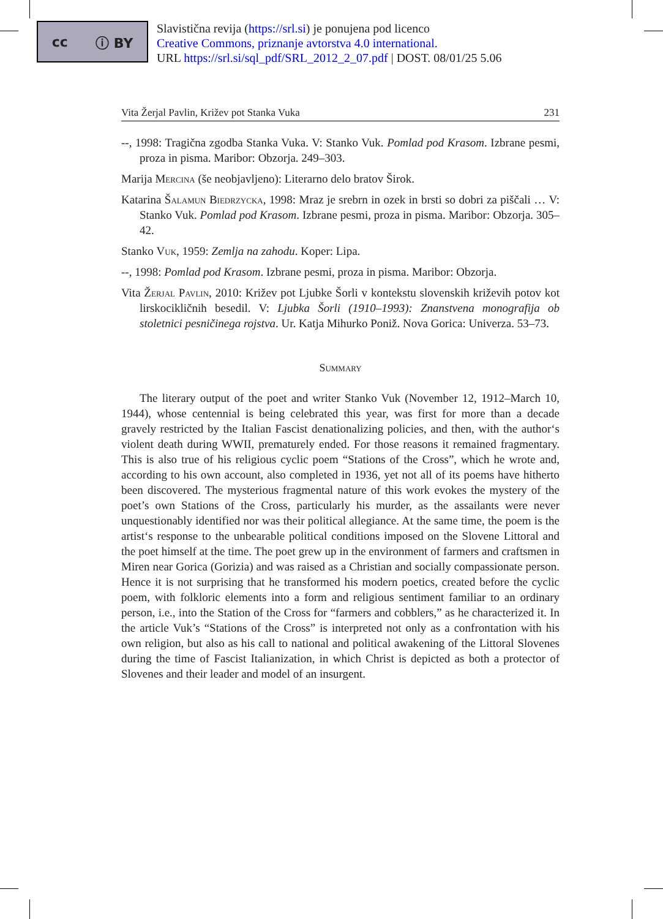cc ⓘ BY
Slavistična revija (https://srl.si) je ponujena pod licenco
Creative Commons, priznanje avtorstva 4.0 international.
URL https://srl.si/sql_pdf/SRL_2012_2_07.pdf | DOST. 08/01/25 5.06
Vita Žerjal Pavlin, Križev pot Stanka Vuka 231
--, 1998: Tragična zgodba Stanka Vuka. V: Stanko Vuk. Pomlad pod Krasom. Izbrane pesmi, proza in pisma. Maribor: Obzorja. 249–303.
Marija Mercina (še neobjavljeno): Literarno delo bratov Širok.
Katarina Šalamun Biedrzycka, 1998: Mraz je srebrn in ozek in brsti so dobri za piščali … V: Stanko Vuk. Pomlad pod Krasom. Izbrane pesmi, proza in pisma. Maribor: Obzorja. 305–42.
Stanko Vuk, 1959: Zemlja na zahodu. Koper: Lipa.
--, 1998: Pomlad pod Krasom. Izbrane pesmi, proza in pisma. Maribor: Obzorja.
Vita Žerjal Pavlin, 2010: Križev pot Ljubke Šorli v kontekstu slovenskih križevih potov kot lirskocikličnih besedil. V: Ljubka Šorli (1910–1993): Znanstvena monografija ob stoletnici pesničinega rojstva. Ur. Katja Mihurko Poniž. Nova Gorica: Univerza. 53–73.
Summary
The literary output of the poet and writer Stanko Vuk (November 12, 1912–March 10, 1944), whose centennial is being celebrated this year, was first for more than a decade gravely restricted by the Italian Fascist denationalizing policies, and then, with the author‘s violent death during WWII, prematurely ended. For those reasons it remained fragmentary. This is also true of his religious cyclic poem “Stations of the Cross”, which he wrote and, according to his own account, also completed in 1936, yet not all of its poems have hitherto been discovered. The mysterious fragmental nature of this work evokes the mystery of the poet’s own Stations of the Cross, particularly his murder, as the assailants were never unquestionably identified nor was their political allegiance. At the same time, the poem is the artist‘s response to the unbearable political conditions imposed on the Slovene Littoral and the poet himself at the time. The poet grew up in the environment of farmers and craftsmen in Miren near Gorica (Gorizia) and was raised as a Christian and socially compassionate person. Hence it is not surprising that he transformed his modern poetics, created before the cyclic poem, with folkloric elements into a form and religious sentiment familiar to an ordinary person, i.e., into the Station of the Cross for “farmers and cobblers,” as he characterized it. In the article Vuk’s “Stations of the Cross” is interpreted not only as a confrontation with his own religion, but also as his call to national and political awakening of the Littoral Slovenes during the time of Fascist Italianization, in which Christ is depicted as both a protector of Slovenes and their leader and model of an insurgent.